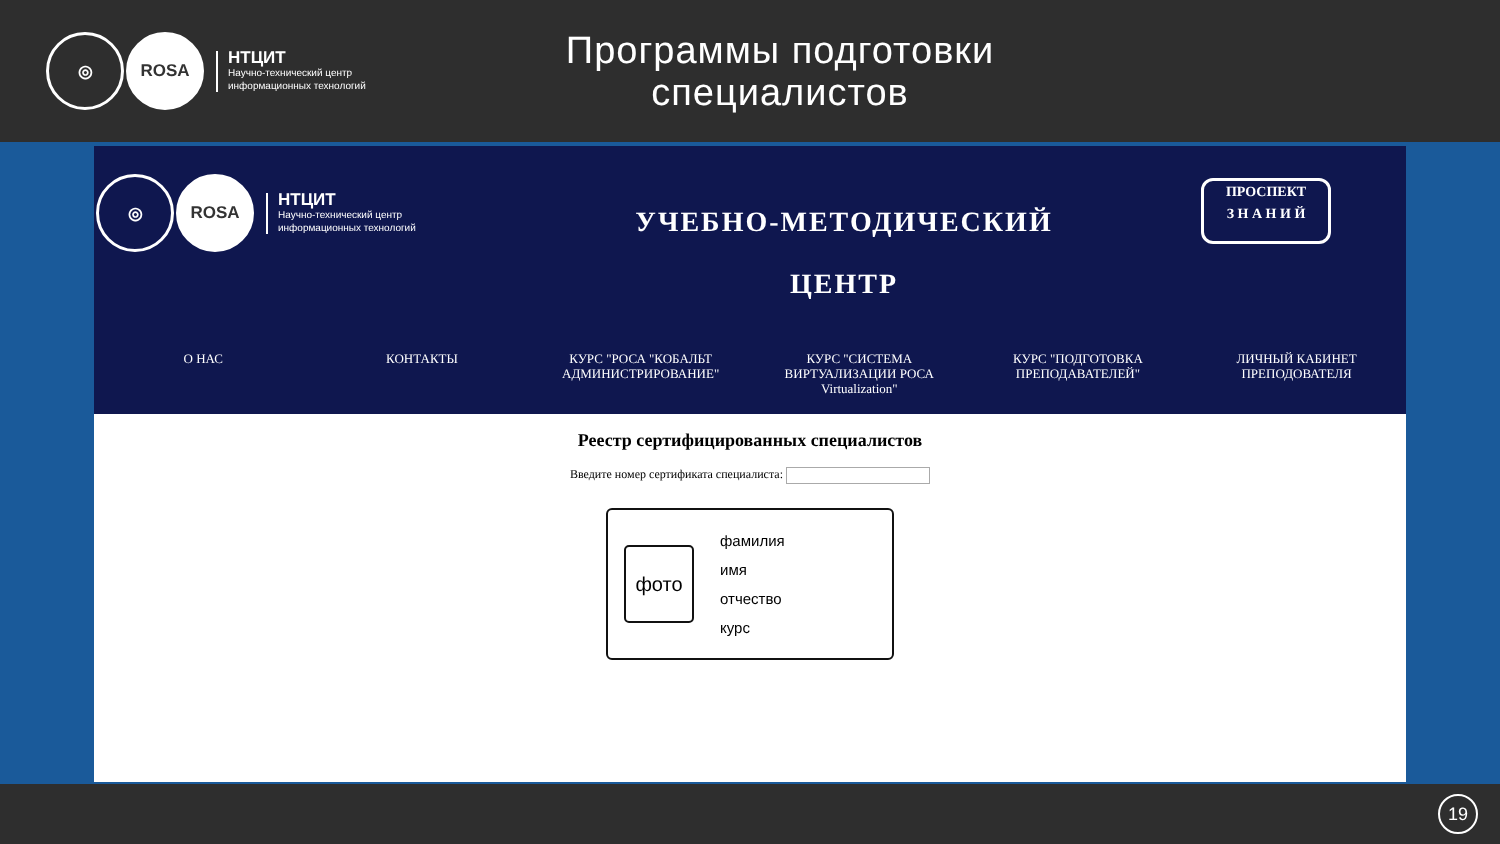◎ ROSA
НТЦИТ
Научно-технический центр
информационных технологий
Программы подготовки специалистов
◎ ROSA
НТЦИТ
Научно-технический центр
информационных технологий
УЧЕБНО-МЕТОДИЧЕСКИЙ
ЦЕНТР
ПРОСПЕКТ
З Н А Н И Й
О НАС КОНТАКТЫ КУРС "РОСА "КОБАЛЬТ АДМИНИСТРИРОВАНИЕ" КУРС "СИСТЕМА ВИРТУАЛИЗАЦИИ РОСА Virtualization" КУРС "ПОДГОТОВКА ПРЕПОДАВАТЕЛЕЙ" ЛИЧНЫЙ КАБИНЕТ ПРЕПОДОВАТЕЛЯ
Реестр сертифицированных специалистов
Введите номер сертификата специалиста:
фото
фамилия
имя
отчество
курс
19